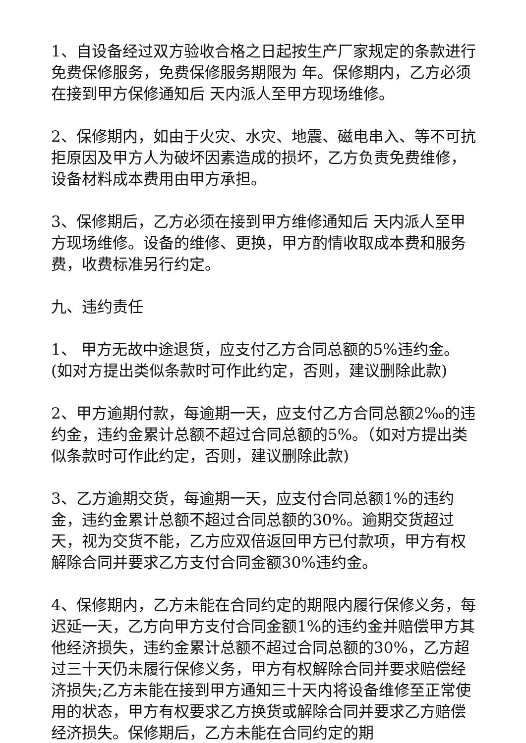1、自设备经过双方验收合格之日起按生产厂家规定的条款进行免费保修服务，免费保修服务期限为 年。保修期内，乙方必须在接到甲方保修通知后 天内派人至甲方现场维修。
2、保修期内，如由于火灾、水灾、地震、磁电串入、等不可抗拒原因及甲方人为破坏因素造成的损坏，乙方负责免费维修，设备材料成本费用由甲方承担。
3、保修期后，乙方必须在接到甲方维修通知后 天内派人至甲方现场维修。设备的维修、更换，甲方酌情收取成本费和服务费，收费标准另行约定。
九、违约责任
1、 甲方无故中途退货，应支付乙方合同总额的5%违约金。(如对方提出类似条款时可作此约定，否则，建议删除此款)
2、甲方逾期付款，每逾期一天，应支付乙方合同总额2‰的违约金，违约金累计总额不超过合同总额的5%。（如对方提出类似条款时可作此约定，否则，建议删除此款)
3、乙方逾期交货，每逾期一天，应支付合同总额1%的违约金，违约金累计总额不超过合同总额的30%。逾期交货超过 天，视为交货不能，乙方应双倍返回甲方已付款项，甲方有权解除合同并要求乙方支付合同金额30%违约金。
4、保修期内，乙方未能在合同约定的期限内履行保修义务，每迟延一天，乙方向甲方支付合同金额1%的违约金并赔偿甲方其他经济损失，违约金累计总额不超过合同总额的30%，乙方超过三十天仍未履行保修义务，甲方有权解除合同并要求赔偿经济损失;乙方未能在接到甲方通知三十天内将设备维修至正常使用的状态，甲方有权要求乙方换货或解除合同并要求乙方赔偿经济损失。保修期后，乙方未能在合同约定的期